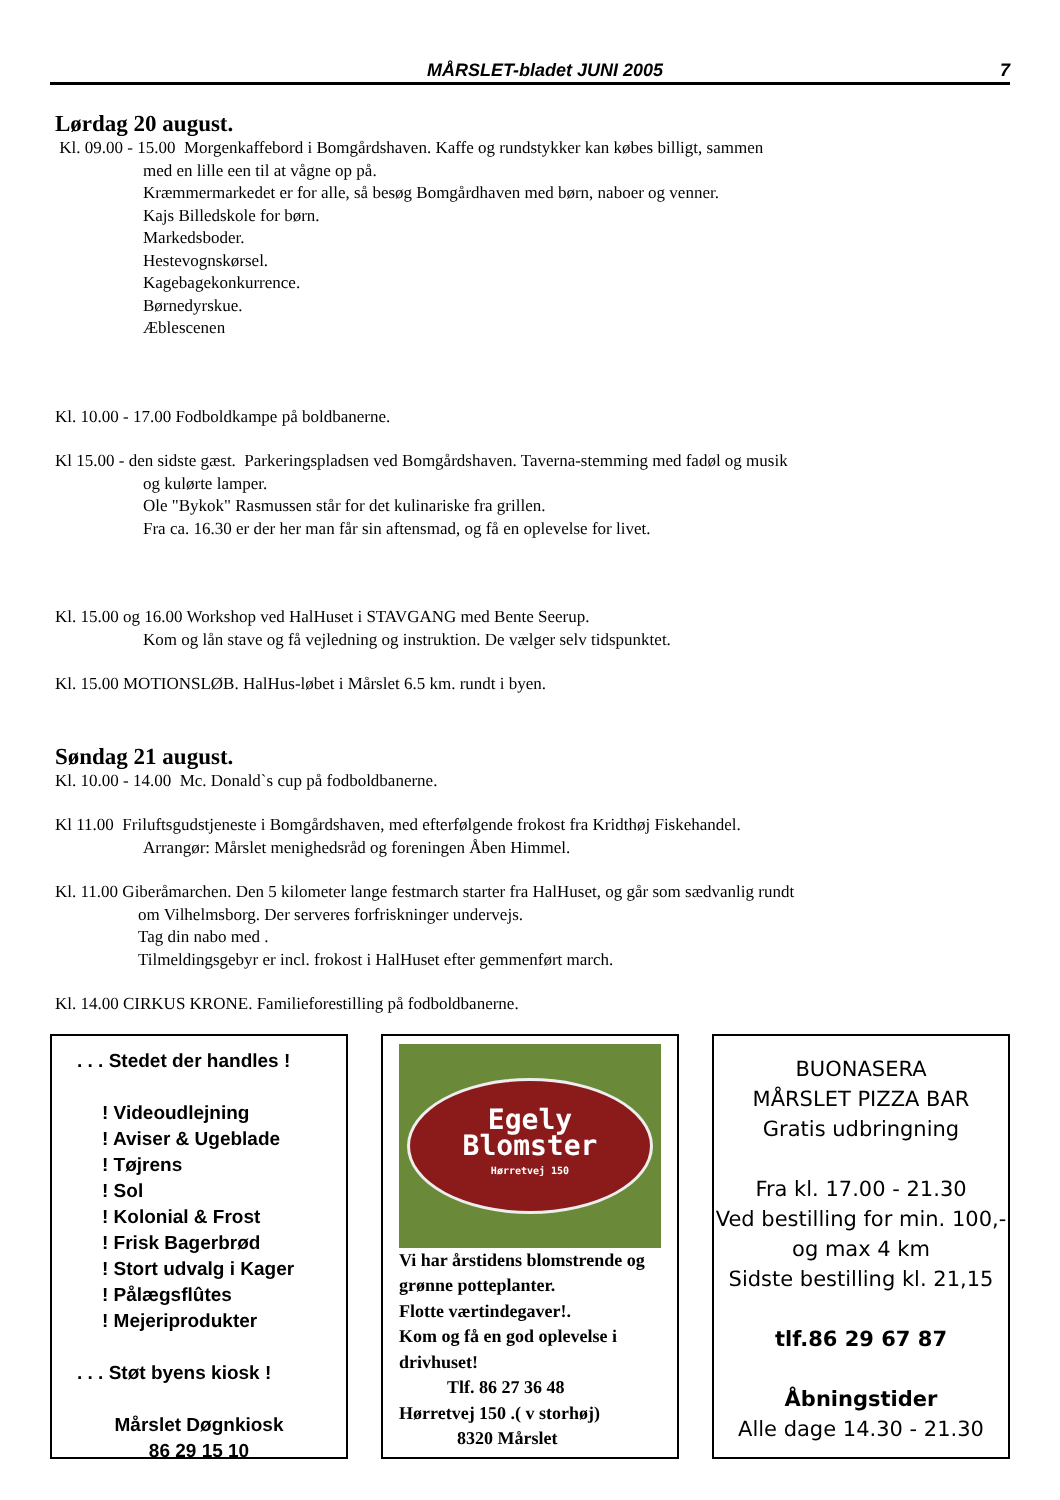MÅRSLET-bladet JUNI 2005 7
Lørdag 20 august.
Kl. 09.00 - 15.00 Morgenkaffebord i Bomgårdshaven. Kaffe og rundstykker kan købes billigt, sammen
med en lille een til at vågne op på.
Kræmmermarkedet er for alle, så besøg Bomgårdhaven med børn, naboer og venner.
Kajs Billedskole for børn.
Markedsboder.
Hestevognskørsel.
Kagebagekonkurrence.
Børnedyrskue.
Æblescenen
Kl. 10.00 - 17.00 Fodboldkampe på boldbanerne.
Kl 15.00 - den sidste gæst. Parkeringspladsen ved Bomgårdshaven. Taverna-stemming med fadøl og musik
og kulørte lamper.
Ole "Bykok" Rasmussen står for det kulinariske fra grillen.
Fra ca. 16.30 er der her man får sin aftensmad, og få en oplevelse for livet.
Kl. 15.00 og 16.00 Workshop ved HalHuset i STAVGANG med Bente Seerup.
Kom og lån stave og få vejledning og instruktion. De vælger selv tidspunktet.
Kl. 15.00 MOTIONSLØB. HalHus-løbet i Mårslet 6.5 km. rundt i byen.
Søndag 21 august.
Kl. 10.00 - 14.00 Mc. Donald`s cup på fodboldbanerne.
Kl 11.00 Friluftsgudstjeneste i Bomgårdshaven, med efterfølgende frokost fra Kridthøj Fiskehandel.
Arrangør: Mårslet menighedsråd og foreningen Åben Himmel.
Kl. 11.00 Giberåmarchen. Den 5 kilometer lange festmarch starter fra HalHuset, og går som sædvanlig rundt
om Vilhelmsborg. Der serveres forfriskninger undervejs.
Tag din nabo med .
Tilmeldingsgebyr er incl. frokost i HalHuset efter gemmenført march.
Kl. 14.00 CIRKUS KRONE. Familieforestilling på fodboldbanerne.
. . . Stedet der handles !
! Videoudlejning
! Aviser & Ugeblade
! Tøjrens
! Sol
! Kolonial & Frost
! Frisk Bagerbrød
! Stort udvalg i Kager
! Pålægsflûtes
! Mejeriprodukter
. . . Støt byens kiosk !
Mårslet Døgnkiosk
86 29 15 10
Egely
Blomster
Hørretvej 150
Vi har årstidens blomstrende og grønne potteplanter.
Flotte værtindegaver!.
Kom og få en god oplevelse i drivhuset!
Tlf. 86 27 36 48
Hørretvej 150 .( v storhøj)
8320 Mårslet
BUONASERA
MÅRSLET PIZZA BAR
Gratis udbringning
Fra kl. 17.00 - 21.30
Ved bestilling for min. 100,-
og max 4 km
Sidste bestilling kl. 21,15
tlf.86 29 67 87
Åbningstider
Alle dage 14.30 - 21.30